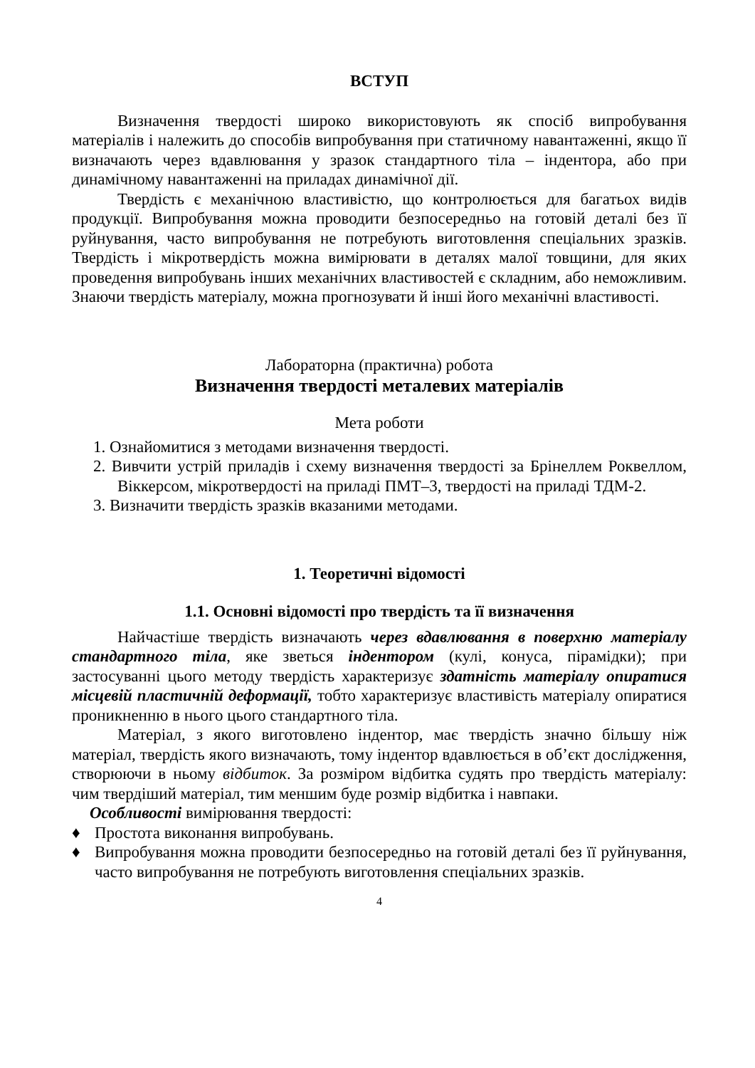ВСТУП
Визначення твердості широко використовують як спосіб випробування матеріалів і належить до способів випробування при статичному навантаженні, якщо її визначають через вдавлювання у зразок стандартного тіла – індентора, або при динамічному навантаженні на приладах динамічної дії.
Твердість є механічною властивістю, що контролюється для багатьох видів продукції. Випробування можна проводити безпосередньо на готовій деталі без її руйнування, часто випробування не потребують виготовлення спеціальних зразків. Твердість і мікротвердість можна вимірювати в деталях малої товщини, для яких проведення випробувань інших механічних властивостей є складним, або неможливим. Знаючи твердість матеріалу, можна прогнозувати й інші його механічні властивості.
Лабораторна (практична) робота
Визначення твердості металевих матеріалів
Мета роботи
1. Ознайомитися з методами визначення твердості.
2. Вивчити устрій приладів і схему визначення твердості за Брінеллем Роквеллом, Віккерсом, мікротвердості на приладі ПМТ–3, твердості на приладі ТДМ-2.
3. Визначити твердість зразків вказаними методами.
1. Теоретичні відомості
1.1. Основні відомості про твердість та її визначення
Найчастіше твердість визначають через вдавлювання в поверхню матеріалу стандартного тіла, яке зветься індентором (кулі, конуса, пірамідки); при застосуванні цього методу твердість характеризує здатність матеріалу опиратися місцевій пластичній деформації, тобто характеризує властивість матеріалу опиратися проникненню в нього цього стандартного тіла.
Матеріал, з якого виготовлено індентор, має твердість значно більшу ніж матеріал, твердість якого визначають, тому індентор вдавлюється в об’єкт дослідження, створюючи в ньому відбиток. За розміром відбитка судять про твердість матеріалу: чим твердіший матеріал, тим меншим буде розмір відбитка і навпаки.
Особливості вимірювання твердості:
♦ Простота виконання випробувань.
♦ Випробування можна проводити безпосередньо на готовій деталі без її руйнування, часто випробування не потребують виготовлення спеціальних зразків.
4